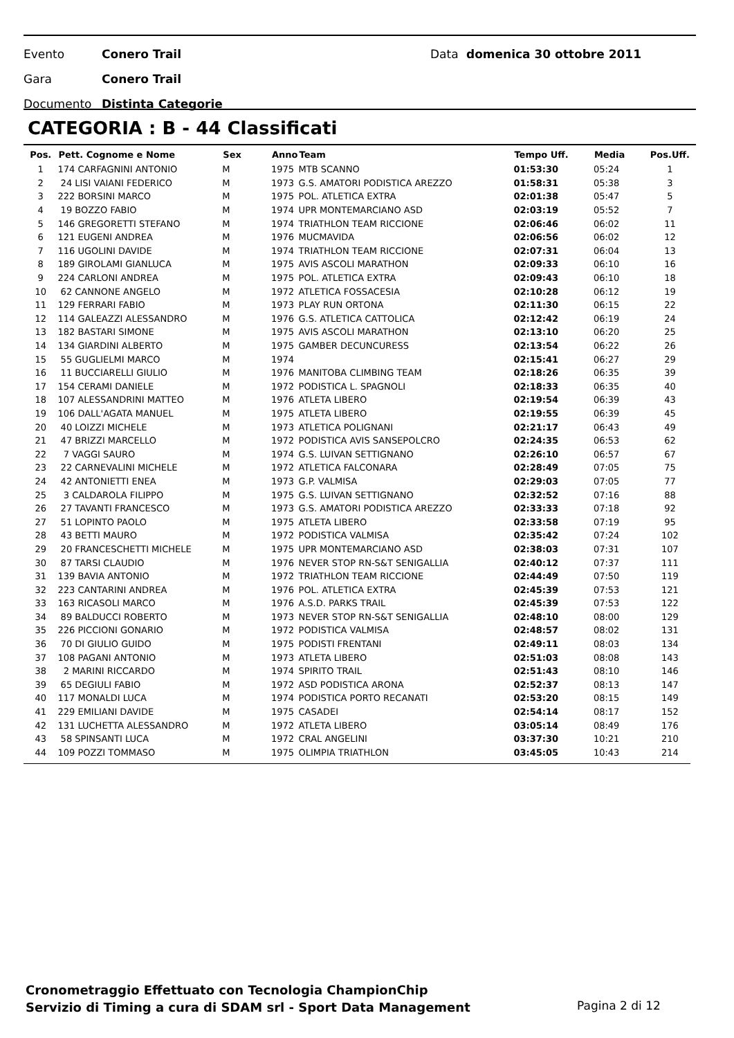Evento Conero Trail Data domenica 30 ottobre 2011
Gara Conero Trail
Documento Distinta Categorie
CATEGORIA : B - 44 Classificati
| Pos. | Pett. Cognome e Nome | Sex | Anno | Team | Tempo Uff. | Media | Pos.Uff. |
| --- | --- | --- | --- | --- | --- | --- | --- |
| 1 | 174 CARFAGNINI ANTONIO | M | 1975 | MTB SCANNO | 01:53:30 | 05:24 | 1 |
| 2 | 24 LISI VAIANI FEDERICO | M | 1973 | G.S. AMATORI PODISTICA AREZZO | 01:58:31 | 05:38 | 3 |
| 3 | 222 BORSINI MARCO | M | 1975 | POL. ATLETICA EXTRA | 02:01:38 | 05:47 | 5 |
| 4 | 19 BOZZO FABIO | M | 1974 | UPR MONTEMARCIANO ASD | 02:03:19 | 05:52 | 7 |
| 5 | 146 GREGORETTI STEFANO | M | 1974 | TRIATHLON TEAM RICCIONE | 02:06:46 | 06:02 | 11 |
| 6 | 121 EUGENI ANDREA | M | 1976 | MUCMAVIDA | 02:06:56 | 06:02 | 12 |
| 7 | 116 UGOLINI DAVIDE | M | 1974 | TRIATHLON TEAM RICCIONE | 02:07:31 | 06:04 | 13 |
| 8 | 189 GIROLAMI GIANLUCA | M | 1975 | AVIS ASCOLI MARATHON | 02:09:33 | 06:10 | 16 |
| 9 | 224 CARLONI ANDREA | M | 1975 | POL. ATLETICA EXTRA | 02:09:43 | 06:10 | 18 |
| 10 | 62 CANNONE ANGELO | M | 1972 | ATLETICA FOSSACESIA | 02:10:28 | 06:12 | 19 |
| 11 | 129 FERRARI FABIO | M | 1973 | PLAY RUN ORTONA | 02:11:30 | 06:15 | 22 |
| 12 | 114 GALEAZZI ALESSANDRO | M | 1976 | G.S. ATLETICA CATTOLICA | 02:12:42 | 06:19 | 24 |
| 13 | 182 BASTARI SIMONE | M | 1975 | AVIS ASCOLI MARATHON | 02:13:10 | 06:20 | 25 |
| 14 | 134 GIARDINI ALBERTO | M | 1975 | GAMBER DECUNCURESS | 02:13:54 | 06:22 | 26 |
| 15 | 55 GUGLIELMI MARCO | M | 1974 | | 02:15:41 | 06:27 | 29 |
| 16 | 11 BUCCIARELLI GIULIO | M | 1976 | MANITOBA CLIMBING TEAM | 02:18:26 | 06:35 | 39 |
| 17 | 154 CERAMI DANIELE | M | 1972 | PODISTICA L. SPAGNOLI | 02:18:33 | 06:35 | 40 |
| 18 | 107 ALESSANDRINI MATTEO | M | 1976 | ATLETA LIBERO | 02:19:54 | 06:39 | 43 |
| 19 | 106 DALL'AGATA MANUEL | M | 1975 | ATLETA LIBERO | 02:19:55 | 06:39 | 45 |
| 20 | 40 LOIZZI MICHELE | M | 1973 | ATLETICA POLIGNANI | 02:21:17 | 06:43 | 49 |
| 21 | 47 BRIZZI MARCELLO | M | 1972 | PODISTICA AVIS SANSEPOLCRO | 02:24:35 | 06:53 | 62 |
| 22 | 7 VAGGI SAURO | M | 1974 | G.S. LUIVAN SETTIGNANO | 02:26:10 | 06:57 | 67 |
| 23 | 22 CARNEVALINI MICHELE | M | 1972 | ATLETICA FALCONARA | 02:28:49 | 07:05 | 75 |
| 24 | 42 ANTONIETTI ENEA | M | 1973 | G.P. VALMISA | 02:29:03 | 07:05 | 77 |
| 25 | 3 CALDAROLA FILIPPO | M | 1975 | G.S. LUIVAN SETTIGNANO | 02:32:52 | 07:16 | 88 |
| 26 | 27 TAVANTI FRANCESCO | M | 1973 | G.S. AMATORI PODISTICA AREZZO | 02:33:33 | 07:18 | 92 |
| 27 | 51 LOPINTO PAOLO | M | 1975 | ATLETA LIBERO | 02:33:58 | 07:19 | 95 |
| 28 | 43 BETTI MAURO | M | 1972 | PODISTICA VALMISA | 02:35:42 | 07:24 | 102 |
| 29 | 20 FRANCESCHETTI MICHELE | M | 1975 | UPR MONTEMARCIANO ASD | 02:38:03 | 07:31 | 107 |
| 30 | 87 TARSI CLAUDIO | M | 1976 | NEVER STOP RN-S&T SENIGALLIA | 02:40:12 | 07:37 | 111 |
| 31 | 139 BAVIA ANTONIO | M | 1972 | TRIATHLON TEAM RICCIONE | 02:44:49 | 07:50 | 119 |
| 32 | 223 CANTARINI ANDREA | M | 1976 | POL. ATLETICA EXTRA | 02:45:39 | 07:53 | 121 |
| 33 | 163 RICASOLI MARCO | M | 1976 | A.S.D. PARKS TRAIL | 02:45:39 | 07:53 | 122 |
| 34 | 89 BALDUCCI ROBERTO | M | 1973 | NEVER STOP RN-S&T SENIGALLIA | 02:48:10 | 08:00 | 129 |
| 35 | 226 PICCIONI GONARIO | M | 1972 | PODISTICA VALMISA | 02:48:57 | 08:02 | 131 |
| 36 | 70 DI GIULIO GUIDO | M | 1975 | PODISTI FRENTANI | 02:49:11 | 08:03 | 134 |
| 37 | 108 PAGANI ANTONIO | M | 1973 | ATLETA LIBERO | 02:51:03 | 08:08 | 143 |
| 38 | 2 MARINI RICCARDO | M | 1974 | SPIRITO TRAIL | 02:51:43 | 08:10 | 146 |
| 39 | 65 DEGIULI FABIO | M | 1972 | ASD PODISTICA ARONA | 02:52:37 | 08:13 | 147 |
| 40 | 117 MONALDI LUCA | M | 1974 | PODISTICA PORTO RECANATI | 02:53:20 | 08:15 | 149 |
| 41 | 229 EMILIANI DAVIDE | M | 1975 | CASADEI | 02:54:14 | 08:17 | 152 |
| 42 | 131 LUCHETTA ALESSANDRO | M | 1972 | ATLETA LIBERO | 03:05:14 | 08:49 | 176 |
| 43 | 58 SPINSANTI LUCA | M | 1972 | CRAL ANGELINI | 03:37:30 | 10:21 | 210 |
| 44 | 109 POZZI TOMMASO | M | 1975 | OLIMPIA TRIATHLON | 03:45:05 | 10:43 | 214 |
Cronometraggio Effettuato con Tecnologia ChampionChip
Servizio di Timing a cura di SDAM srl - Sport Data Management
Pagina 2 di 12